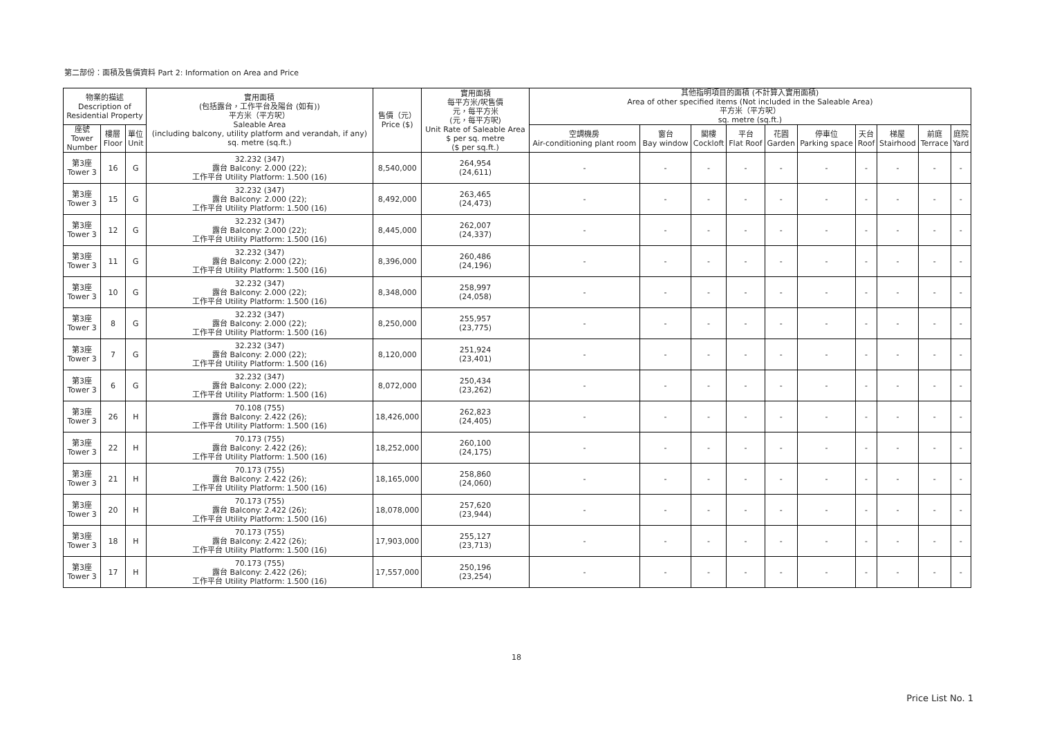第二部份：面積及售價資料 Part 2: Information on Area and Price
| 物業的描述 Description of Residential Property | | | 實用面積 (包括露台，工作平台及陽台 (如有)) 平方米（平方呎） Saleable Area (including balcony, utility platform and verandah, if any) sq. metre (sq.ft.) | 售價（元） Price ($) | 實用面積 每平方米/呎售價 元，每平方米 (元，每平方呎) Unit Rate of Saleable Area $ per sq. metre ($ per sq.ft.) | 其他指明項目的面積 (不計算入實用面積) Area of other specified items (Not included in the Saleable Area) 平方米（平方呎） sq. metre (sq.ft.) | | | | | | | | | |
| --- | --- | --- | --- | --- | --- | --- | --- | --- | --- | --- | --- | --- | --- | --- | --- |
| 座號 Tower Number | 樓層 Floor | 單位 Unit | | | | 空調機房 Air-conditioning plant room | 窗台 Bay window | 閣樓 Cockloft | 平台 Flat Roof | 花園 Garden | 停車位 Parking space | 天台 Roof | 梯屋 Stairhood | 前庭 Terrace | 庭院 Yard |
| 第3座 Tower 3 | 16 | G | 32.232 (347) 露台 Balcony: 2.000 (22); 工作平台 Utility Platform: 1.500 (16) | 8,540,000 | 264,954 (24,611) | - | - | - | - | - | - | - | - | - | - |
| 第3座 Tower 3 | 15 | G | 32.232 (347) 露台 Balcony: 2.000 (22); 工作平台 Utility Platform: 1.500 (16) | 8,492,000 | 263,465 (24,473) | - | - | - | - | - | - | - | - | - | - |
| 第3座 Tower 3 | 12 | G | 32.232 (347) 露台 Balcony: 2.000 (22); 工作平台 Utility Platform: 1.500 (16) | 8,445,000 | 262,007 (24,337) | - | - | - | - | - | - | - | - | - | - |
| 第3座 Tower 3 | 11 | G | 32.232 (347) 露台 Balcony: 2.000 (22); 工作平台 Utility Platform: 1.500 (16) | 8,396,000 | 260,486 (24,196) | - | - | - | - | - | - | - | - | - | - |
| 第3座 Tower 3 | 10 | G | 32.232 (347) 露台 Balcony: 2.000 (22); 工作平台 Utility Platform: 1.500 (16) | 8,348,000 | 258,997 (24,058) | - | - | - | - | - | - | - | - | - | - |
| 第3座 Tower 3 | 8 | G | 32.232 (347) 露台 Balcony: 2.000 (22); 工作平台 Utility Platform: 1.500 (16) | 8,250,000 | 255,957 (23,775) | - | - | - | - | - | - | - | - | - | - |
| 第3座 Tower 3 | 7 | G | 32.232 (347) 露台 Balcony: 2.000 (22); 工作平台 Utility Platform: 1.500 (16) | 8,120,000 | 251,924 (23,401) | - | - | - | - | - | - | - | - | - | - |
| 第3座 Tower 3 | 6 | G | 32.232 (347) 露台 Balcony: 2.000 (22); 工作平台 Utility Platform: 1.500 (16) | 8,072,000 | 250,434 (23,262) | - | - | - | - | - | - | - | - | - | - |
| 第3座 Tower 3 | 26 | H | 70.108 (755) 露台 Balcony: 2.422 (26); 工作平台 Utility Platform: 1.500 (16) | 18,426,000 | 262,823 (24,405) | - | - | - | - | - | - | - | - | - | - |
| 第3座 Tower 3 | 22 | H | 70.173 (755) 露台 Balcony: 2.422 (26); 工作平台 Utility Platform: 1.500 (16) | 18,252,000 | 260,100 (24,175) | - | - | - | - | - | - | - | - | - | - |
| 第3座 Tower 3 | 21 | H | 70.173 (755) 露台 Balcony: 2.422 (26); 工作平台 Utility Platform: 1.500 (16) | 18,165,000 | 258,860 (24,060) | - | - | - | - | - | - | - | - | - | - |
| 第3座 Tower 3 | 20 | H | 70.173 (755) 露台 Balcony: 2.422 (26); 工作平台 Utility Platform: 1.500 (16) | 18,078,000 | 257,620 (23,944) | - | - | - | - | - | - | - | - | - | - |
| 第3座 Tower 3 | 18 | H | 70.173 (755) 露台 Balcony: 2.422 (26); 工作平台 Utility Platform: 1.500 (16) | 17,903,000 | 255,127 (23,713) | - | - | - | - | - | - | - | - | - | - |
| 第3座 Tower 3 | 17 | H | 70.173 (755) 露台 Balcony: 2.422 (26); 工作平台 Utility Platform: 1.500 (16) | 17,557,000 | 250,196 (23,254) | - | - | - | - | - | - | - | - | - | - |
18
Price List No. 1